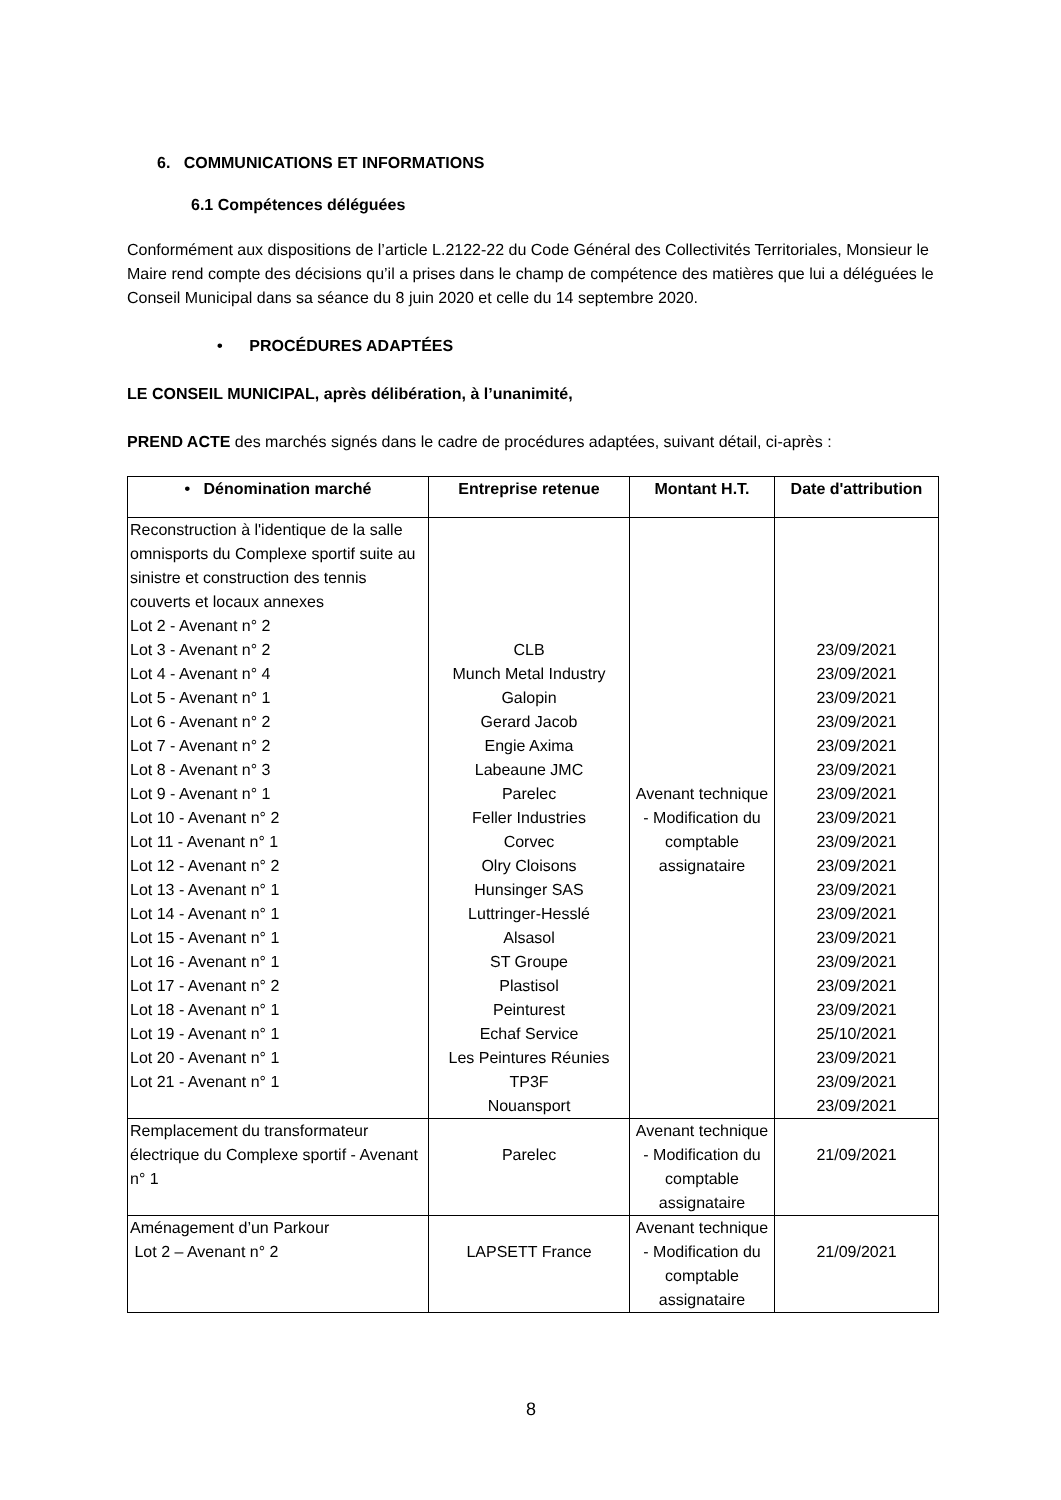6. COMMUNICATIONS ET INFORMATIONS
6.1 Compétences déléguées
Conformément aux dispositions de l’article L.2122-22 du Code Général des Collectivités Territoriales, Monsieur le Maire rend compte des décisions qu’il a prises dans le champ de compétence des matières que lui a déléguées le Conseil Municipal dans sa séance du 8 juin 2020 et celle du 14 septembre 2020.
• PROCÉDURES ADAPTÉES
LE CONSEIL MUNICIPAL, après délibération, à l’unanimité,
PREND ACTE des marchés signés dans le cadre de procédures adaptées, suivant détail, ci-après :
| • Dénomination marché | Entreprise retenue | Montant H.T. | Date d'attribution |
| --- | --- | --- | --- |
| Reconstruction à l'identique de la salle omnisports du Complexe sportif suite au sinistre et construction des tennis couverts et locaux annexes Lot 2 - Avenant n° 2 Lot 3 - Avenant n° 2 Lot 4 - Avenant n° 4 Lot 5 - Avenant n° 1 Lot 6 - Avenant n° 2 Lot 7 - Avenant n° 2 Lot 8 - Avenant n° 3 Lot 9 - Avenant n° 1 Lot 10 - Avenant n° 2 Lot 11 - Avenant n° 1 Lot 12 - Avenant n° 2 Lot 13 - Avenant n° 1 Lot 14 - Avenant n° 1 Lot 15 - Avenant n° 1 Lot 16 - Avenant n° 1 Lot 17 - Avenant n° 2 Lot 18 - Avenant n° 1 Lot 19 - Avenant n° 1 Lot 20 - Avenant n° 1 Lot 21 - Avenant n° 1 | CLB Munch Metal Industry Galopin Gerard Jacob Engie Axima Labeaune JMC Parelec Feller Industries Corvec Olry Cloisons Hunsinger SAS Luttringer-Hesslé Alsasol ST Groupe Plastisol Peinturest Echaf Service Les Peintures Réunies TP3F Nouansport | Avenant technique - Modification du comptable assignataire | 23/09/2021 23/09/2021 23/09/2021 23/09/2021 23/09/2021 23/09/2021 23/09/2021 23/09/2021 23/09/2021 23/09/2021 23/09/2021 23/09/2021 23/09/2021 23/09/2021 23/09/2021 23/09/2021 25/10/2021 23/09/2021 23/09/2021 23/09/2021 |
| Remplacement du transformateur électrique du Complexe sportif - Avenant n° 1 | Parelec | Avenant technique - Modification du comptable assignataire | 21/09/2021 |
| Aménagement d’un Parkour Lot 2 – Avenant n° 2 | LAPSETT France | Avenant technique - Modification du comptable assignataire | 21/09/2021 |
8